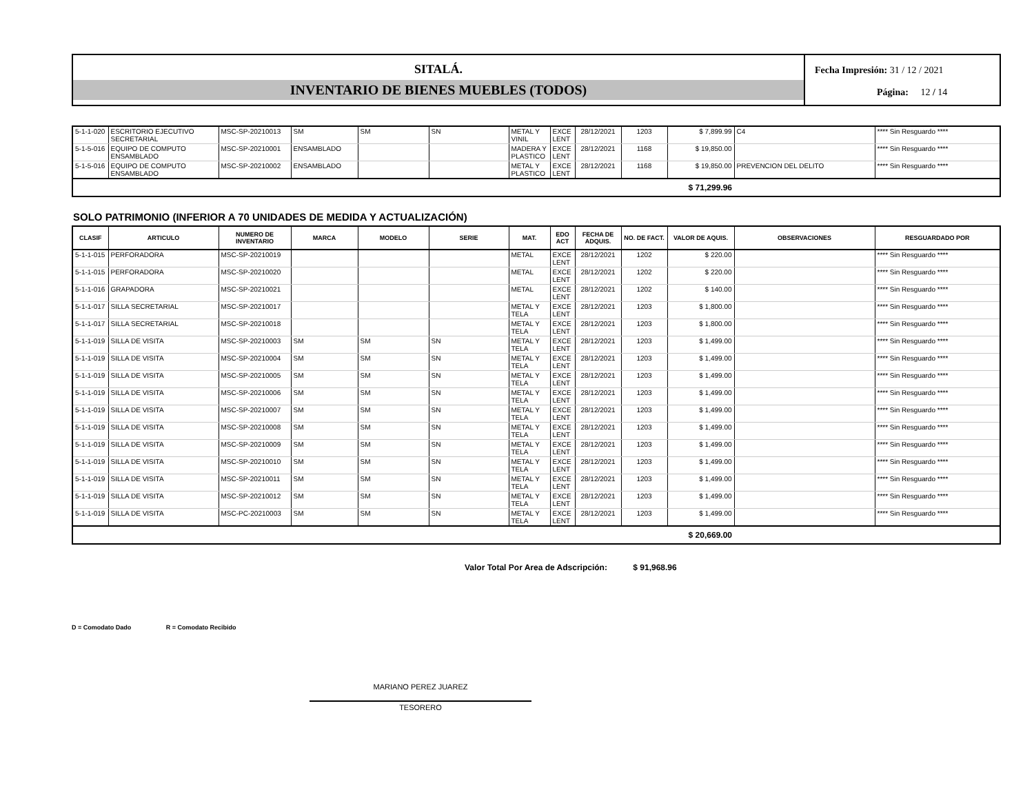SITALÁ.
INVENTARIO DE BIENES MUEBLES (TODOS)
Fecha Impresión: 31 / 12 / 2021
Página: 12 / 14
| 5-1-1-020 | ESCRITORIO EJECUTIVO SECRETARIAL | MSC-SP-20210013 | SM | SM | SN | METAL Y VINIL | EXCE LENT | 28/12/2021 | 1203 | $ 7,899.99 | C4 | **** Sin Resguardo **** |
| 5-1-5-016 | EQUIPO DE COMPUTO ENSAMBLADO | MSC-SP-20210001 | ENSAMBLADO | | | MADERA Y PLASTICO | EXCE LENT | 28/12/2021 | 1168 | $ 19,850.00 | | **** Sin Resguardo **** |
| 5-1-5-016 | EQUIPO DE COMPUTO ENSAMBLADO | MSC-SP-20210002 | ENSAMBLADO | | | METAL Y PLASTICO | EXCE LENT | 28/12/2021 | 1168 | $ 19,850.00 | PREVENCION DEL DELITO | **** Sin Resguardo **** |
| | | | | | | | | | | $ 71,299.96 | | |
SOLO PATRIMONIO (INFERIOR A 70 UNIDADES DE MEDIDA Y ACTUALIZACIÓN)
| CLASIF | ARTICULO | NUMERO DE INVENTARIO | MARCA | MODELO | SERIE | MAT. | EDO ACT | FECHA DE ADQUIS. | NO. DE FACT. | VALOR DE AQUIS. | OBSERVACIONES | RESGUARDADO POR |
| --- | --- | --- | --- | --- | --- | --- | --- | --- | --- | --- | --- | --- |
| 5-1-1-015 | PERFORADORA | MSC-SP-20210019 | | | | METAL | EXCE LENT | 28/12/2021 | 1202 | $ 220.00 | | **** Sin Resguardo **** |
| 5-1-1-015 | PERFORADORA | MSC-SP-20210020 | | | | METAL | EXCE LENT | 28/12/2021 | 1202 | $ 220.00 | | **** Sin Resguardo **** |
| 5-1-1-016 | GRAPADORA | MSC-SP-20210021 | | | | METAL | EXCE LENT | 28/12/2021 | 1202 | $ 140.00 | | **** Sin Resguardo **** |
| 5-1-1-017 | SILLA SECRETARIAL | MSC-SP-20210017 | | | | METAL Y TELA | EXCE LENT | 28/12/2021 | 1203 | $ 1,800.00 | | **** Sin Resguardo **** |
| 5-1-1-017 | SILLA SECRETARIAL | MSC-SP-20210018 | | | | METAL Y TELA | EXCE LENT | 28/12/2021 | 1203 | $ 1,800.00 | | **** Sin Resguardo **** |
| 5-1-1-019 | SILLA DE VISITA | MSC-SP-20210003 | SM | SM | SN | METAL Y TELA | EXCE LENT | 28/12/2021 | 1203 | $ 1,499.00 | | **** Sin Resguardo **** |
| 5-1-1-019 | SILLA DE VISITA | MSC-SP-20210004 | SM | SM | SN | METAL Y TELA | EXCE LENT | 28/12/2021 | 1203 | $ 1,499.00 | | **** Sin Resguardo **** |
| 5-1-1-019 | SILLA DE VISITA | MSC-SP-20210005 | SM | SM | SN | METAL Y TELA | EXCE LENT | 28/12/2021 | 1203 | $ 1,499.00 | | **** Sin Resguardo **** |
| 5-1-1-019 | SILLA DE VISITA | MSC-SP-20210006 | SM | SM | SN | METAL Y TELA | EXCE LENT | 28/12/2021 | 1203 | $ 1,499.00 | | **** Sin Resguardo **** |
| 5-1-1-019 | SILLA DE VISITA | MSC-SP-20210007 | SM | SM | SN | METAL Y TELA | EXCE LENT | 28/12/2021 | 1203 | $ 1,499.00 | | **** Sin Resguardo **** |
| 5-1-1-019 | SILLA DE VISITA | MSC-SP-20210008 | SM | SM | SN | METAL Y TELA | EXCE LENT | 28/12/2021 | 1203 | $ 1,499.00 | | **** Sin Resguardo **** |
| 5-1-1-019 | SILLA DE VISITA | MSC-SP-20210009 | SM | SM | SN | METAL Y TELA | EXCE LENT | 28/12/2021 | 1203 | $ 1,499.00 | | **** Sin Resguardo **** |
| 5-1-1-019 | SILLA DE VISITA | MSC-SP-20210010 | SM | SM | SN | METAL Y TELA | EXCE LENT | 28/12/2021 | 1203 | $ 1,499.00 | | **** Sin Resguardo **** |
| 5-1-1-019 | SILLA DE VISITA | MSC-SP-20210011 | SM | SM | SN | METAL Y TELA | EXCE LENT | 28/12/2021 | 1203 | $ 1,499.00 | | **** Sin Resguardo **** |
| 5-1-1-019 | SILLA DE VISITA | MSC-SP-20210012 | SM | SM | SN | METAL Y TELA | EXCE LENT | 28/12/2021 | 1203 | $ 1,499.00 | | **** Sin Resguardo **** |
| 5-1-1-019 | SILLA DE VISITA | MSC-PC-20210003 | SM | SM | SN | METAL Y TELA | EXCE LENT | 28/12/2021 | 1203 | $ 1,499.00 | | **** Sin Resguardo **** |
| | | | | | | | | | | $ 20,669.00 | | |
Valor Total Por Area de Adscripción: $ 91,968.96
D = Comodato Dado R = Comodato Recibido
MARIANO PEREZ JUAREZ
TESORERO